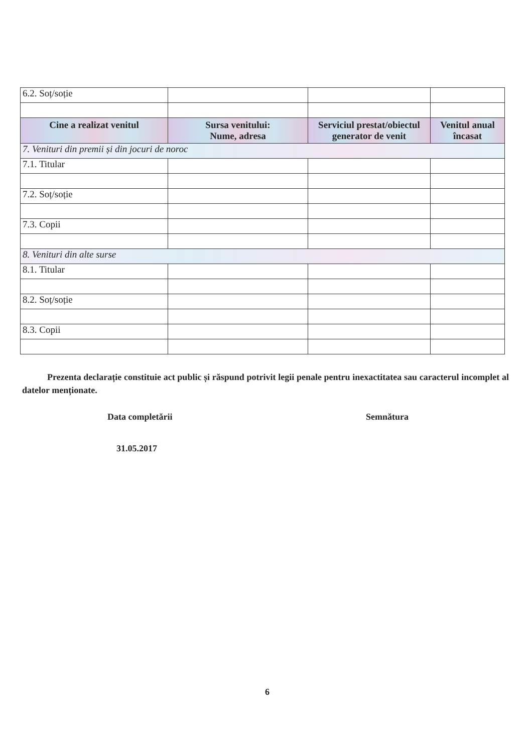| 6.2. Soț/soție | | | |
| Cine a realizat venitul | Sursa venitului: Nume, adresa | Serviciul prestat/obiectul generator de venit | Venitul anual încasat |
| 7. Venituri din premii și din jocuri de noroc | | | |
| 7.1. Titular | | | |
| 7.2. Soț/soție | | | |
| 7.3. Copii | | | |
| 8. Venituri din alte surse | | | |
| 8.1. Titular | | | |
| 8.2. Soț/soție | | | |
| 8.3. Copii | | | |
Prezenta declarație constituie act public și răspund potrivit legii penale pentru inexactitatea sau caracterul incomplet al datelor menționate.
Data completării
31.05.2017
Semnătura
6